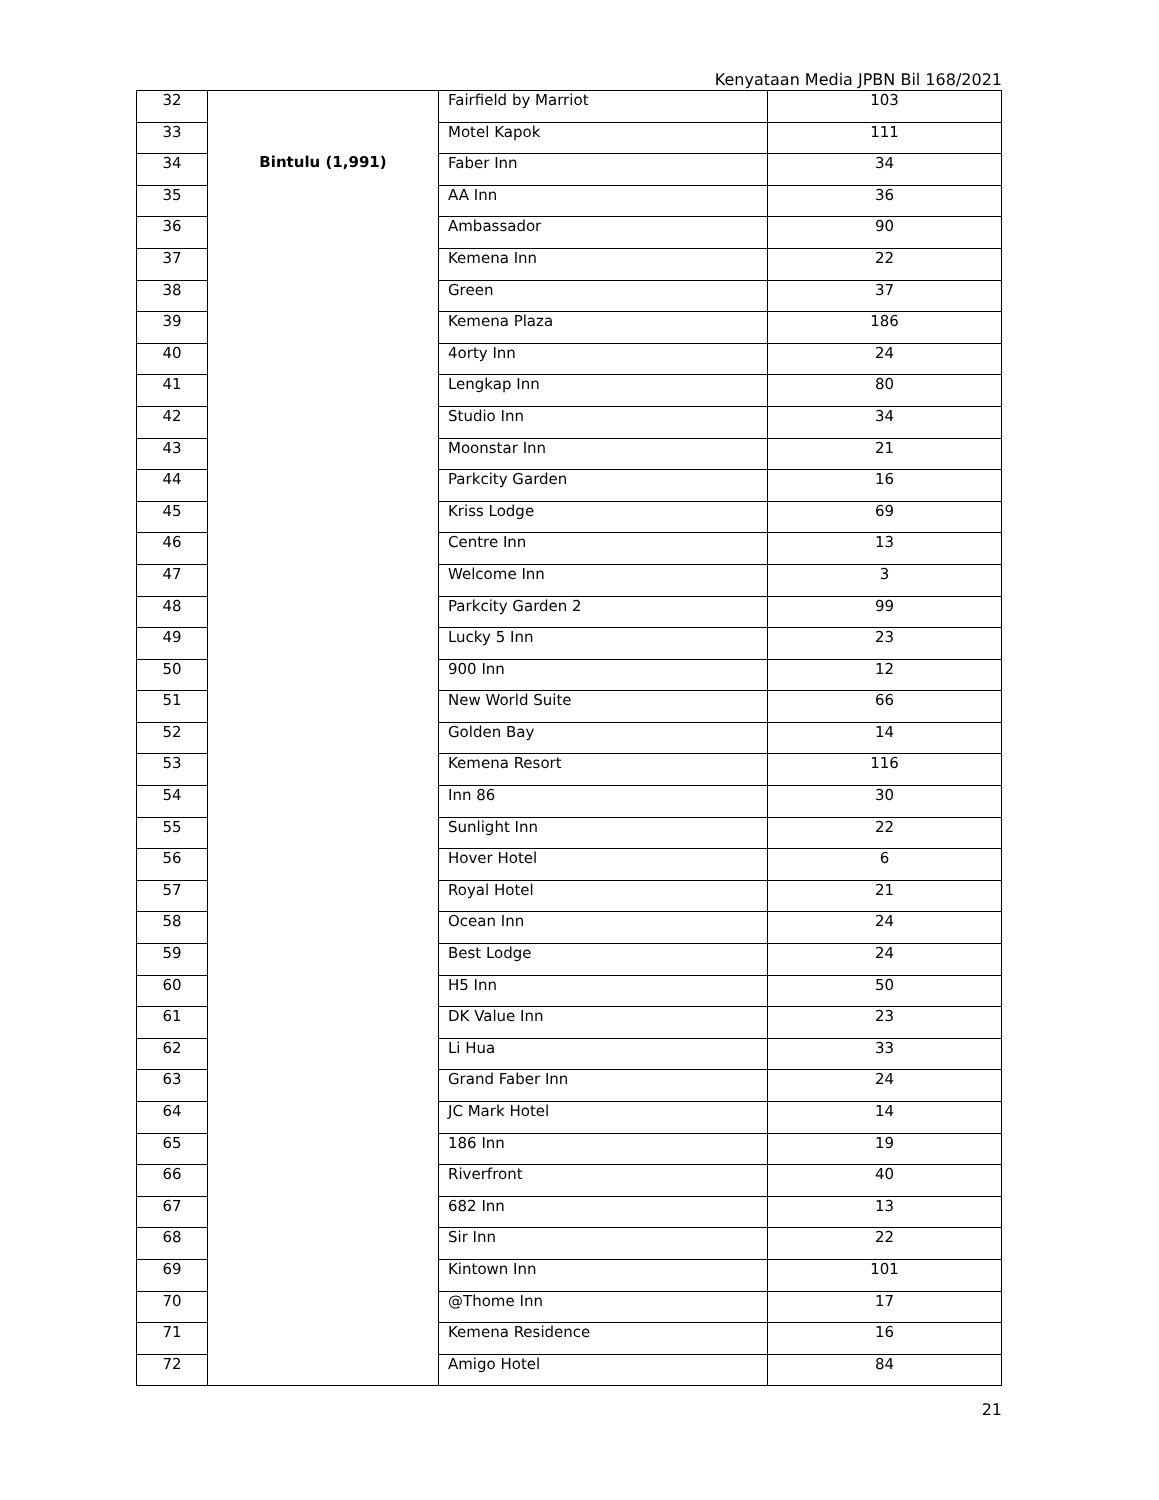Kenyataan Media JPBN Bil 168/2021
| 32 | Bintulu (1,991) | Fairfield by Marriot | 103 |
| 33 | | Motel Kapok | 111 |
| 34 | | Faber Inn | 34 |
| 35 | | AA Inn | 36 |
| 36 | | Ambassador | 90 |
| 37 | | Kemena Inn | 22 |
| 38 | | Green | 37 |
| 39 | | Kemena Plaza | 186 |
| 40 | | 4orty Inn | 24 |
| 41 | | Lengkap Inn | 80 |
| 42 | | Studio Inn | 34 |
| 43 | | Moonstar Inn | 21 |
| 44 | | Parkcity Garden | 16 |
| 45 | | Kriss Lodge | 69 |
| 46 | | Centre Inn | 13 |
| 47 | | Welcome Inn | 3 |
| 48 | | Parkcity Garden 2 | 99 |
| 49 | | Lucky 5 Inn | 23 |
| 50 | | 900 Inn | 12 |
| 51 | | New World Suite | 66 |
| 52 | | Golden Bay | 14 |
| 53 | | Kemena Resort | 116 |
| 54 | | Inn 86 | 30 |
| 55 | | Sunlight Inn | 22 |
| 56 | | Hover Hotel | 6 |
| 57 | | Royal Hotel | 21 |
| 58 | | Ocean Inn | 24 |
| 59 | | Best Lodge | 24 |
| 60 | | H5 Inn | 50 |
| 61 | | DK Value Inn | 23 |
| 62 | | Li Hua | 33 |
| 63 | | Grand Faber Inn | 24 |
| 64 | | JC Mark Hotel | 14 |
| 65 | | 186 Inn | 19 |
| 66 | | Riverfront | 40 |
| 67 | | 682 Inn | 13 |
| 68 | | Sir Inn | 22 |
| 69 | | Kintown Inn | 101 |
| 70 | | @Thome Inn | 17 |
| 71 | | Kemena Residence | 16 |
| 72 | | Amigo Hotel | 84 |
21